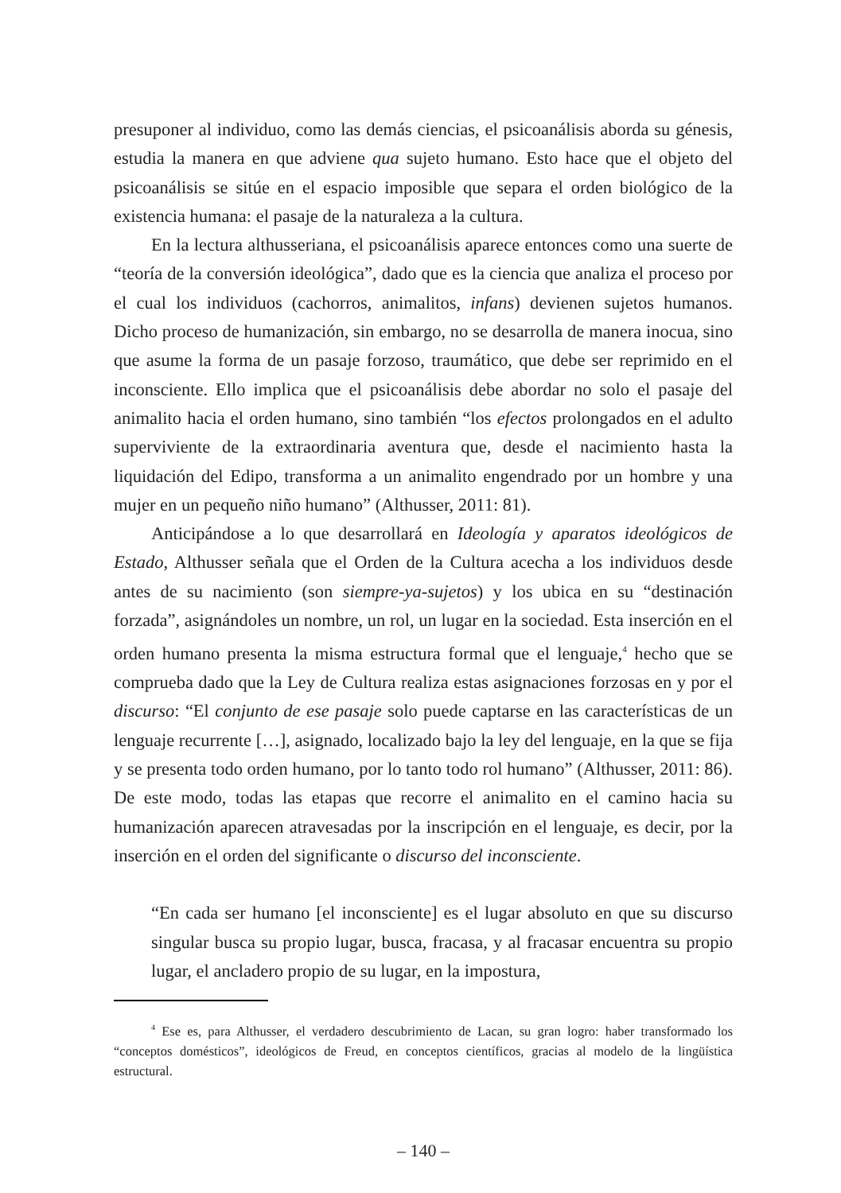presuponer al individuo, como las demás ciencias, el psicoanálisis aborda su génesis, estudia la manera en que adviene qua sujeto humano. Esto hace que el objeto del psicoanálisis se sitúe en el espacio imposible que separa el orden biológico de la existencia humana: el pasaje de la naturaleza a la cultura.
En la lectura althusseriana, el psicoanálisis aparece entonces como una suerte de “teoría de la conversión ideológica”, dado que es la ciencia que analiza el proceso por el cual los individuos (cachorros, animalitos, infans) devienen sujetos humanos. Dicho proceso de humanización, sin embargo, no se desarrolla de manera inocua, sino que asume la forma de un pasaje forzoso, traumático, que debe ser reprimido en el inconsciente. Ello implica que el psicoanálisis debe abordar no solo el pasaje del animalito hacia el orden humano, sino también “los efectos prolongados en el adulto superviviente de la extraordinaria aventura que, desde el nacimiento hasta la liquidación del Edipo, transforma a un animalito engendrado por un hombre y una mujer en un pequeño niño humano” (Althusser, 2011: 81).
Anticipándose a lo que desarrollará en Ideología y aparatos ideológicos de Estado, Althusser señala que el Orden de la Cultura acecha a los individuos desde antes de su nacimiento (son siempre-ya-sujetos) y los ubica en su “destinación forzada”, asignándoles un nombre, un rol, un lugar en la sociedad. Esta inserción en el orden humano presenta la misma estructura formal que el lenguaje,<sup>4</sup> hecho que se comprueba dado que la Ley de Cultura realiza estas asignaciones forzosas en y por el discurso: “El conjunto de ese pasaje solo puede captarse en las características de un lenguaje recurrente […], asignado, localizado bajo la ley del lenguaje, en la que se fija y se presenta todo orden humano, por lo tanto todo rol humano” (Althusser, 2011: 86). De este modo, todas las etapas que recorre el animalito en el camino hacia su humanización aparecen atravesadas por la inscripción en el lenguaje, es decir, por la inserción en el orden del significante o discurso del inconsciente.
“En cada ser humano [el inconsciente] es el lugar absoluto en que su discurso singular busca su propio lugar, busca, fracasa, y al fracasar encuentra su propio lugar, el ancladero propio de su lugar, en la impostura,
<sup>4</sup> Ese es, para Althusser, el verdadero descubrimiento de Lacan, su gran logro: haber transformado los “conceptos domésticos”, ideológicos de Freud, en conceptos científicos, gracias al modelo de la lingüística estructural.
– 140 –